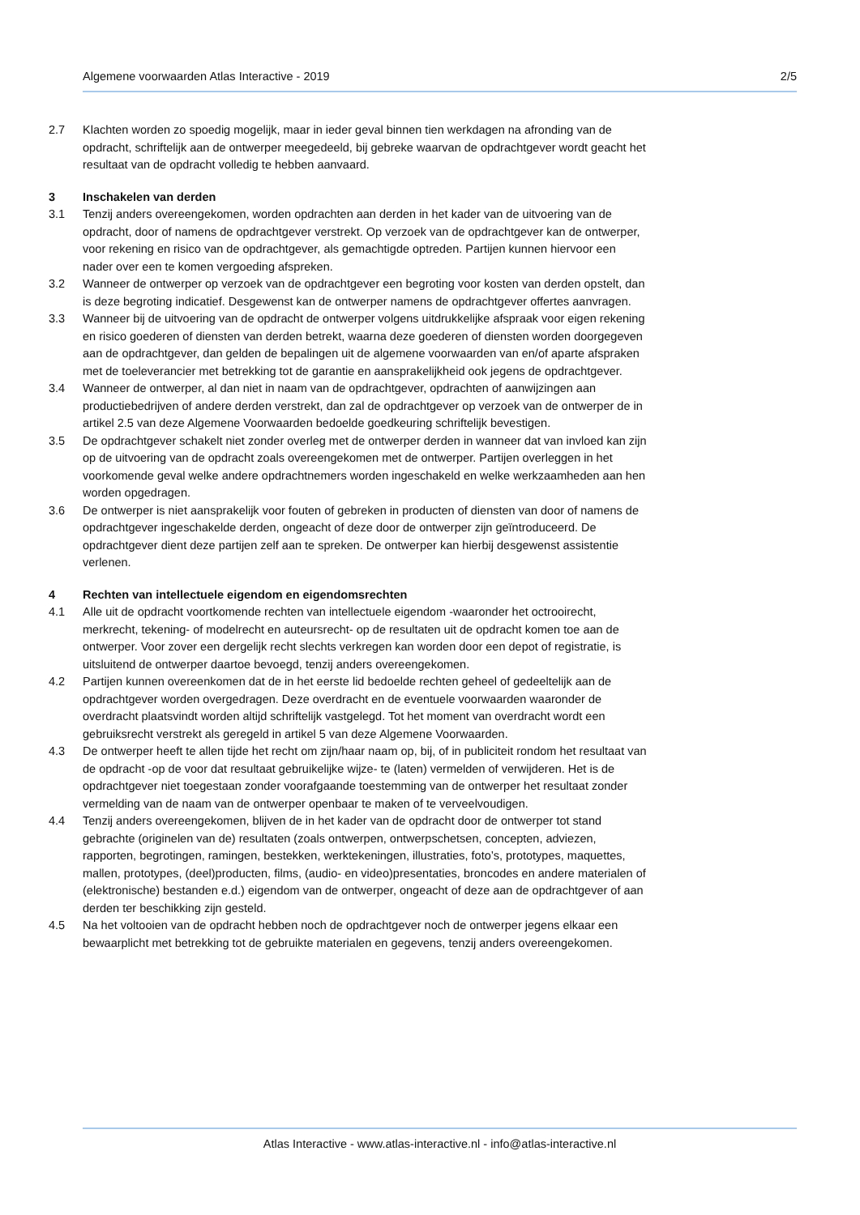Algemene voorwaarden Atlas Interactive - 2019 2/5
2.7 Klachten worden zo spoedig mogelijk, maar in ieder geval binnen tien werkdagen na afronding van de opdracht, schriftelijk aan de ontwerper meegedeeld, bij gebreke waarvan de opdrachtgever wordt geacht het resultaat van de opdracht volledig te hebben aanvaard.
3 Inschakelen van derden
3.1 Tenzij anders overeengekomen, worden opdrachten aan derden in het kader van de uitvoering van de opdracht, door of namens de opdrachtgever verstrekt. Op verzoek van de opdrachtgever kan de ontwerper, voor rekening en risico van de opdrachtgever, als gemachtigde optreden. Partijen kunnen hiervoor een nader over een te komen vergoeding afspreken.
3.2 Wanneer de ontwerper op verzoek van de opdrachtgever een begroting voor kosten van derden opstelt, dan is deze begroting indicatief. Desgewenst kan de ontwerper namens de opdrachtgever offertes aanvragen.
3.3 Wanneer bij de uitvoering van de opdracht de ontwerper volgens uitdrukkelijke afspraak voor eigen rekening en risico goederen of diensten van derden betrekt, waarna deze goederen of diensten worden doorgegeven aan de opdrachtgever, dan gelden de bepalingen uit de algemene voorwaarden van en/of aparte afspraken met de toeleverancier met betrekking tot de garantie en aansprakelijkheid ook jegens de opdrachtgever.
3.4 Wanneer de ontwerper, al dan niet in naam van de opdrachtgever, opdrachten of aanwijzingen aan productiebedrijven of andere derden verstrekt, dan zal de opdrachtgever op verzoek van de ontwerper de in artikel 2.5 van deze Algemene Voorwaarden bedoelde goedkeuring schriftelijk bevestigen.
3.5 De opdrachtgever schakelt niet zonder overleg met de ontwerper derden in wanneer dat van invloed kan zijn op de uitvoering van de opdracht zoals overeengekomen met de ontwerper. Partijen overleggen in het voorkomende geval welke andere opdrachtnemers worden ingeschakeld en welke werkzaamheden aan hen worden opgedragen.
3.6 De ontwerper is niet aansprakelijk voor fouten of gebreken in producten of diensten van door of namens de opdrachtgever ingeschakelde derden, ongeacht of deze door de ontwerper zijn geïntroduceerd. De opdrachtgever dient deze partijen zelf aan te spreken. De ontwerper kan hierbij desgewenst assistentie verlenen.
4 Rechten van intellectuele eigendom en eigendomsrechten
4.1 Alle uit de opdracht voortkomende rechten van intellectuele eigendom -waaronder het octrooirecht, merkrecht, tekening- of modelrecht en auteursrecht- op de resultaten uit de opdracht komen toe aan de ontwerper. Voor zover een dergelijk recht slechts verkregen kan worden door een depot of registratie, is uitsluitend de ontwerper daartoe bevoegd, tenzij anders overeengekomen.
4.2 Partijen kunnen overeenkomen dat de in het eerste lid bedoelde rechten geheel of gedeeltelijk aan de opdrachtgever worden overgedragen. Deze overdracht en de eventuele voorwaarden waaronder de overdracht plaatsvindt worden altijd schriftelijk vastgelegd. Tot het moment van overdracht wordt een gebruiksrecht verstrekt als geregeld in artikel 5 van deze Algemene Voorwaarden.
4.3 De ontwerper heeft te allen tijde het recht om zijn/haar naam op, bij, of in publiciteit rondom het resultaat van de opdracht -op de voor dat resultaat gebruikelijke wijze- te (laten) vermelden of verwijderen. Het is de opdrachtgever niet toegestaan zonder voorafgaande toestemming van de ontwerper het resultaat zonder vermelding van de naam van de ontwerper openbaar te maken of te verveelvoudigen.
4.4 Tenzij anders overeengekomen, blijven de in het kader van de opdracht door de ontwerper tot stand gebrachte (originelen van de) resultaten (zoals ontwerpen, ontwerpschetsen, concepten, adviezen, rapporten, begrotingen, ramingen, bestekken, werktekeningen, illustraties, foto’s, prototypes, maquettes, mallen, prototypes, (deel)producten, films, (audio- en video)presentaties, broncodes en andere materialen of (elektronische) bestanden e.d.) eigendom van de ontwerper, ongeacht of deze aan de opdrachtgever of aan derden ter beschikking zijn gesteld.
4.5 Na het voltooien van de opdracht hebben noch de opdrachtgever noch de ontwerper jegens elkaar een bewaarplicht met betrekking tot de gebruikte materialen en gegevens, tenzij anders overeengekomen.
Atlas Interactive - www.atlas-interactive.nl - info@atlas-interactive.nl